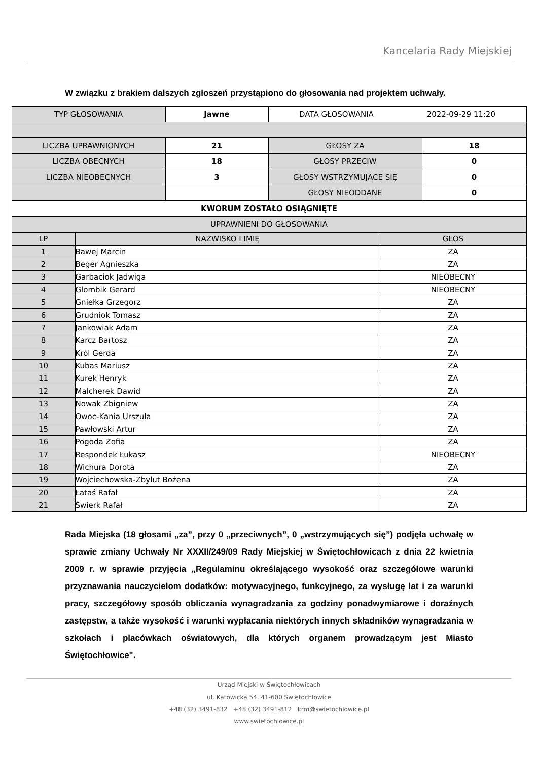Kancelaria Rady Miejskiej
W związku z brakiem dalszych zgłoszeń przystąpiono do głosowania nad projektem uchwały.
| TYP GŁOSOWANIA | Jawne | DATA GŁOSOWANIA 2022-09-29 11:20 | |
| LICZBA UPRAWNIONYCH | 21 | GŁOSY ZA | 18 |
| LICZBA OBECNYCH | 18 | GŁOSY PRZECIW | 0 |
| LICZBA NIEOBECNYCH | 3 | GŁOSY WSTRZYMUJĄCE SIĘ | 0 |
| | | GŁOSY NIEODDANE | 0 |
| KWORUM ZOSTAŁO OSIĄGNIĘTE | | | |
| UPRAWNIENI DO GŁOSOWANIA | | | |
| LP | NAZWISKO I IMIĘ | GŁOS |
| 1 | Bawej Marcin | ZA |
| 2 | Beger Agnieszka | ZA |
| 3 | Garbaciok Jadwiga | NIEOBECNY |
| 4 | Glombik Gerard | NIEOBECNY |
| 5 | Gniełka Grzegorz | ZA |
| 6 | Grudniok Tomasz | ZA |
| 7 | Jankowiak Adam | ZA |
| 8 | Karcz Bartosz | ZA |
| 9 | Król Gerda | ZA |
| 10 | Kubas Mariusz | ZA |
| 11 | Kurek Henryk | ZA |
| 12 | Malcherek Dawid | ZA |
| 13 | Nowak Zbigniew | ZA |
| 14 | Owoc-Kania Urszula | ZA |
| 15 | Pawłowski Artur | ZA |
| 16 | Pogoda Zofia | ZA |
| 17 | Respondek Łukasz | NIEOBECNY |
| 18 | Wichura Dorota | ZA |
| 19 | Wojciechowska-Zbylut Bożena | ZA |
| 20 | Łataś Rafał | ZA |
| 21 | Świerk Rafał | ZA |
Rada Miejska (18 głosami „za”, przy 0 „przeciwnych”, 0 „wstrzymujących się”) podjęła uchwałę w sprawie zmiany Uchwały Nr XXXII/249/09 Rady Miejskiej w Świętochłowicach z dnia 22 kwietnia 2009 r. w sprawie przyjęcia „Regulaminu określającego wysokość oraz szczegółowe warunki przyznawania nauczycielom dodatków: motywacyjnego, funkcyjnego, za wysługę lat i za warunki pracy, szczegółowy sposób obliczania wynagradzania za godziny ponadwymiarowe i doraźnych zastępstw, a także wysokość i warunki wypłacania niektórych innych składników wynagradzania w szkołach i placówkach oświatowych, dla których organem prowadzącym jest Miasto Świętochłowice".
Urząd Miejski w Świętochłowicach
ul. Katowicka 54, 41-600 Świętochłowice
+48 (32) 3491-832 +48 (32) 3491-812 krm@swietochlowice.pl
www.swietochlowice.pl